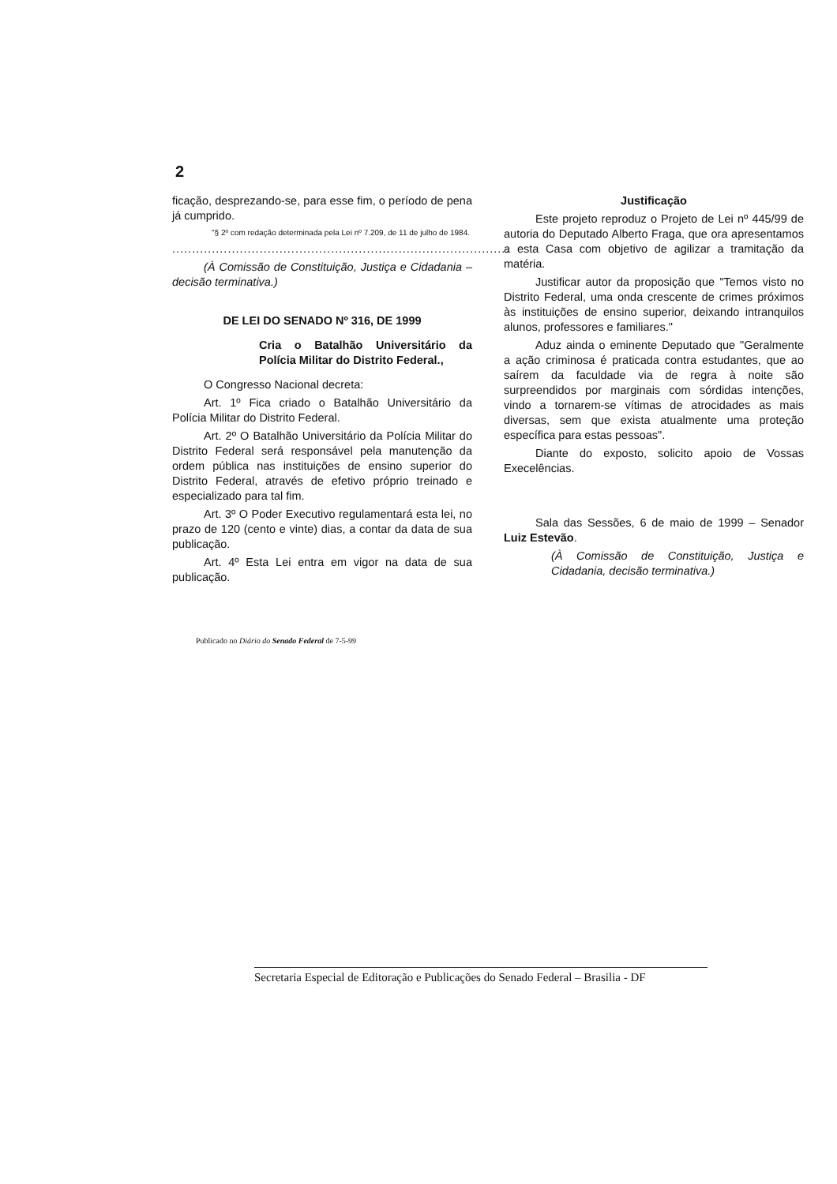2
ficação, desprezando-se, para esse fim, o período de pena já cumprido.
"§ 2º com redação determinada pela Lei nº 7.209, de 11 de julho de 1984.
.....................................................................................
(À Comissão de Constituição, Justiça e Cidadania – decisão terminativa.)
DE LEI DO SENADO Nº 316, DE 1999
Cria o Batalhão Universitário da Polícia Militar do Distrito Federal.,
O Congresso Nacional decreta:
Art. 1º Fica criado o Batalhão Universitário da Polícia Militar do Distrito Federal.
Art. 2º O Batalhão Universitário da Polícia Militar do Distrito Federal será responsável pela manutenção da ordem pública nas instituições de ensino superior do Distrito Federal, através de efetivo próprio treinado e especializado para tal fim.
Art. 3º O Poder Executivo regulamentará esta lei, no prazo de 120 (cento e vinte) dias, a contar da data de sua publicação.
Art. 4º Esta Lei entra em vigor na data de sua publicação.
Justificação
Este projeto reproduz o Projeto de Lei nº 445/99 de autoria do Deputado Alberto Fraga, que ora apresentamos a esta Casa com objetivo de agilizar a tramitação da matéria.
Justificar autor da proposição que "Temos visto no Distrito Federal, uma onda crescente de crimes próximos às instituições de ensino superior, deixando intranquilos alunos, professores e familiares."
Aduz ainda o eminente Deputado que "Geralmente a ação criminosa é praticada contra estudantes, que ao saírem da faculdade via de regra à noite são surpreendidos por marginais com sórdidas intenções, vindo a tornarem-se vítimas de atrocidades as mais diversas, sem que exista atualmente uma proteção específica para estas pessoas".
Diante do exposto, solicito apoio de Vossas Execelências.
Sala das Sessões, 6 de maio de 1999 – Senador Luiz Estevão.
(À Comissão de Constituição, Justiça e Cidadania, decisão terminativa.)
Publicado no Diário do Senado Federal de 7-5-99
Secretaria Especial de Editoração e Publicações do Senado Federal – Brasilia - DF